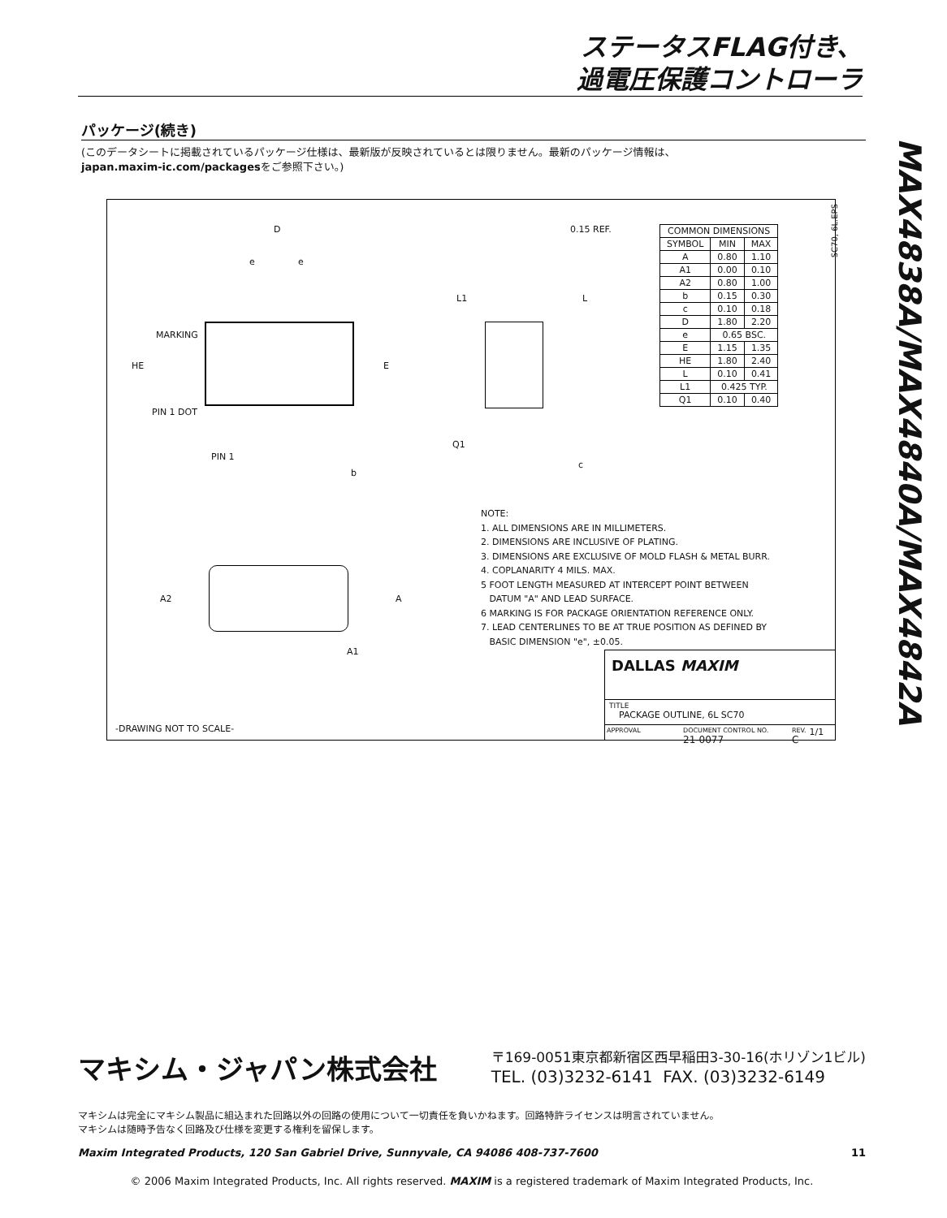ステータスFLAG付き、
過電圧保護コントローラ
MAX4838A/MAX4840A/MAX4842A
パッケージ(続き)
(このデータシートに掲載されているパッケージ仕様は、最新版が反映されているとは限りません。最新のパッケージ情報は、
japan.maxim-ic.com/packagesをご参照下さい。)
D
e e
MARKING
HE E
PIN 1 DOT
PIN 1
b
0.15 REF.
L1 L
Q1
c
| COMMON DIMENSIONS | | |
| --- | --- | --- |
| SYMBOL | MIN | MAX |
| A | 0.80 | 1.10 |
| A1 | 0.00 | 0.10 |
| A2 | 0.80 | 1.00 |
| b | 0.15 | 0.30 |
| c | 0.10 | 0.18 |
| D | 1.80 | 2.20 |
| e | 0.65 BSC. | |
| E | 1.15 | 1.35 |
| HE | 1.80 | 2.40 |
| L | 0.10 | 0.41 |
| L1 | 0.425 TYP. | |
| Q1 | 0.10 | 0.40 |
SC70, 6L.EPS
NOTE:
1. ALL DIMENSIONS ARE IN MILLIMETERS.
2. DIMENSIONS ARE INCLUSIVE OF PLATING.
3. DIMENSIONS ARE EXCLUSIVE OF MOLD FLASH & METAL BURR.
4. COPLANARITY 4 MILS. MAX.
5 FOOT LENGTH MEASURED AT INTERCEPT POINT BETWEEN
DATUM "A" AND LEAD SURFACE.
6 MARKING IS FOR PACKAGE ORIENTATION REFERENCE ONLY.
7. LEAD CENTERLINES TO BE AT TRUE POSITION AS DEFINED BY
BASIC DIMENSION "e", ±0.05.
A2 A
A1
-DRAWING NOT TO SCALE-
DALLAS MAXIM
TITLE
PACKAGE OUTLINE, 6L SC70
APPROVAL DOCUMENT CONTROL NO.
21-0077
REV.
C
1/1
マキシム・ジャパン株式会社
〒169-0051東京都新宿区西早稲田3-30-16(ホリゾン1ビル)
TEL. (03)3232-6141 FAX. (03)3232-6149
マキシムは完全にマキシム製品に組込まれた回路以外の回路の使用について一切責任を負いかねます。回路特許ライセンスは明言されていません。
マキシムは随時予告なく回路及び仕様を変更する権利を留保します。
Maxim Integrated Products, 120 San Gabriel Drive, Sunnyvale, CA 94086 408-737-7600 11
© 2006 Maxim Integrated Products, Inc. All rights reserved. MAXIM is a registered trademark of Maxim Integrated Products, Inc.